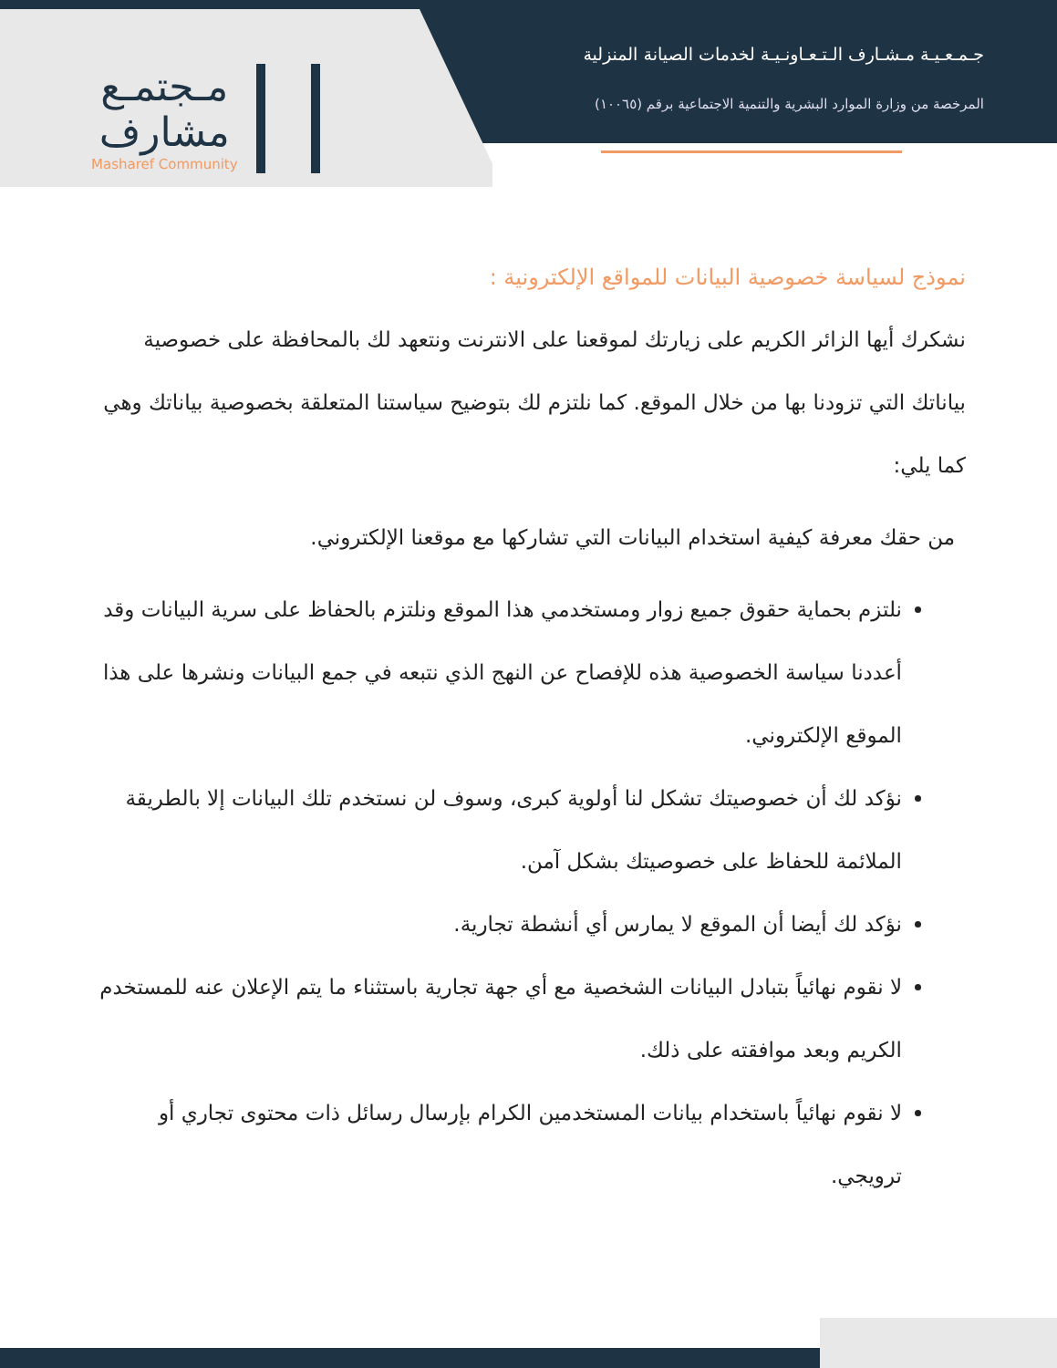مـجتمـع
مشارف
Masharef Community
جـمـعـيـة مـشـارف الـتـعـاونـيـة لخدمات الصيانة المنزلية
المرخصة من وزارة الموارد البشرية والتنمية الاجتماعية برقم (١٠٠٦٥)
نموذج لسياسة خصوصية البيانات للمواقع الإلكترونية :
نشكرك أيها الزائر الكريم على زيارتك لموقعنا على الانترنت ونتعهد لك بالمحافظة على خصوصية بياناتك التي تزودنا بها من خلال الموقع. كما نلتزم لك بتوضيح سياستنا المتعلقة بخصوصية بياناتك وهي كما يلي:
من حقك معرفة كيفية استخدام البيانات التي تشاركها مع موقعنا الإلكتروني.
نلتزم بحماية حقوق جميع زوار ومستخدمي هذا الموقع ونلتزم بالحفاظ على سرية البيانات وقد أعددنا سياسة الخصوصية هذه للإفصاح عن النهج الذي نتبعه في جمع البيانات ونشرها على هذا الموقع الإلكتروني.
نؤكد لك أن خصوصيتك تشكل لنا أولوية كبرى، وسوف لن نستخدم تلك البيانات إلا بالطريقة الملائمة للحفاظ على خصوصيتك بشكل آمن.
نؤكد لك أيضا أن الموقع لا يمارس أي أنشطة تجارية.
لا نقوم نهائياً بتبادل البيانات الشخصية مع أي جهة تجارية باستثناء ما يتم الإعلان عنه للمستخدم الكريم وبعد موافقته على ذلك.
لا نقوم نهائياً باستخدام بيانات المستخدمين الكرام بإرسال رسائل ذات محتوى تجاري أو ترويجي.